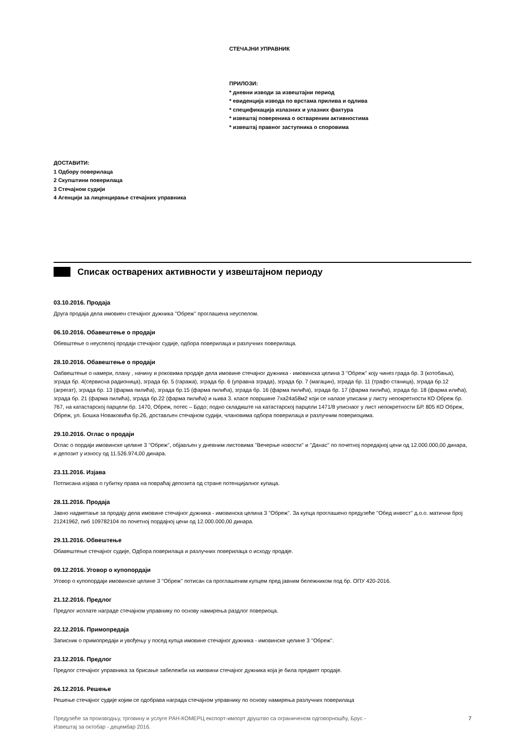СТЕЧАЈНИ УПРАВНИК
ПРИЛОЗИ:
* дневни изводи за извештајни период
* евиденција извода по врстама прилива и одлива
* спецификација излазних и улазних фактура
* извештај повереника о оствареним активностима
* извештај правног заступника о споровима
ДОСТАВИТИ:
1 Одбору поверилаца
2 Скупштини поверилаца
3 Стечајном судији
4 Агенцији за лиценцирање стечајних управника
Списак остварених активности у извештајном периоду
03.10.2016. Продаја
Друга продаја дела имовиен стечајног дужника ''Обреж'' проглашена неуспелом.
06.10.2016. Обавештење о продаји
Обевштење о неуспелој продаји стечајног судије, одбора поверилаца и разлучних поверилаца.
28.10.2016. Обавештење о продаји
Оабвештење о намери, плану , начину и роковима продаје дела имовине стечајног дужника - имовинска целина 3 ''Обреж'' коју чинез града бр. 3 (котобања), зграда бр. 4(сервисна радионица), зграда бр. 5 (гаража), зграда бр. 6 (управна зграда), зграда бр. 7 (магацин), зграда бр. 11 (трафо станица), зграда бр.12 (агрегат), зграда бр. 13 (фарма пилића), зграда бр.15 (фарма пилића), зграда бр. 16 (фарма пилића), зграда бр. 17 (фарма пилића), зграда бр. 18 (фарма илића), зграда бр. 21 (фарма пилића), зграда бр.22 (фарма пилића) и њива 3. класе површине 7ха24а58м2 који се налазе уписани у листу непокретности КО Обреж бр. 767, на катастарској парцели бр. 1470, Обреж, потес – Брдо; подно складиште на катастарској парцели 1471/8 уписнаог у лист непокретности БР. 805 КО Обреж, Обреж, ул. Бошка Новаковића бр.26, достављен стечајном судији, члановима одбора поверилаца и разлучним повериоцима.
29.10.2016. Оглас о продаји
Оглас о пордаји имовинске целине 3 ''Обреж'', објављен у дневним листовима ''Вечерње новости'' и ''Данас'' по почетној поредајној цени од 12.000.000,00 динара, и депозит у износу од 11.526.974,00 динара.
23.11.2016. Изјава
Потписана изјава о губитку права на повраћај депозита од стране потенцијалног купаца.
28.11.2016. Продаја
Јавно надметање за продају дела имовине стечајног дужника - имовинска целина 3 ''Обреж''. За купца проглашено предузеће ''Обед инвест'' д.о.о. матични број 21241962, пиб 109782104 по почетној пордајној цени од 12.000.000,00 динара.
29.11.2016. Обвештење
Обавештење стечајног судије, Одбора поверилаца и разлучних поверилаца о исходу продаје.
09.12.2016. Уговор о купопордаји
Уговор о купопордаји имовинске целине 3 ''Обреж'' потисан са проглашеним купцем пред јавним бележником под бр. ОПУ 420-2016.
21.12.2016. Предлог
Предлог исплате награде стечајном управнику по основу намирења раздлог повериоца.
22.12.2016. Примопредаја
Записник о примопредаји и увођењу у посед купца имовине стечајног дужника - имовинске целине 3 ''Обреж''.
23.12.2016. Предлог
Предлог стечајног управника за брисање забележби на имовини стечајног дужника која је била предмет продаје.
26.12.2016. Решење
Решење стечајног судије којим се одобрава награда стечајном управнику по основу намирења разлучних поверилаца
Предузеће за производњу, трговину и услуге РАН-КОМЕРЦ експорт-импорт друштво са ограниченом одговорношћу, Брус -
Извештај за октобар - децембар 2016. 7